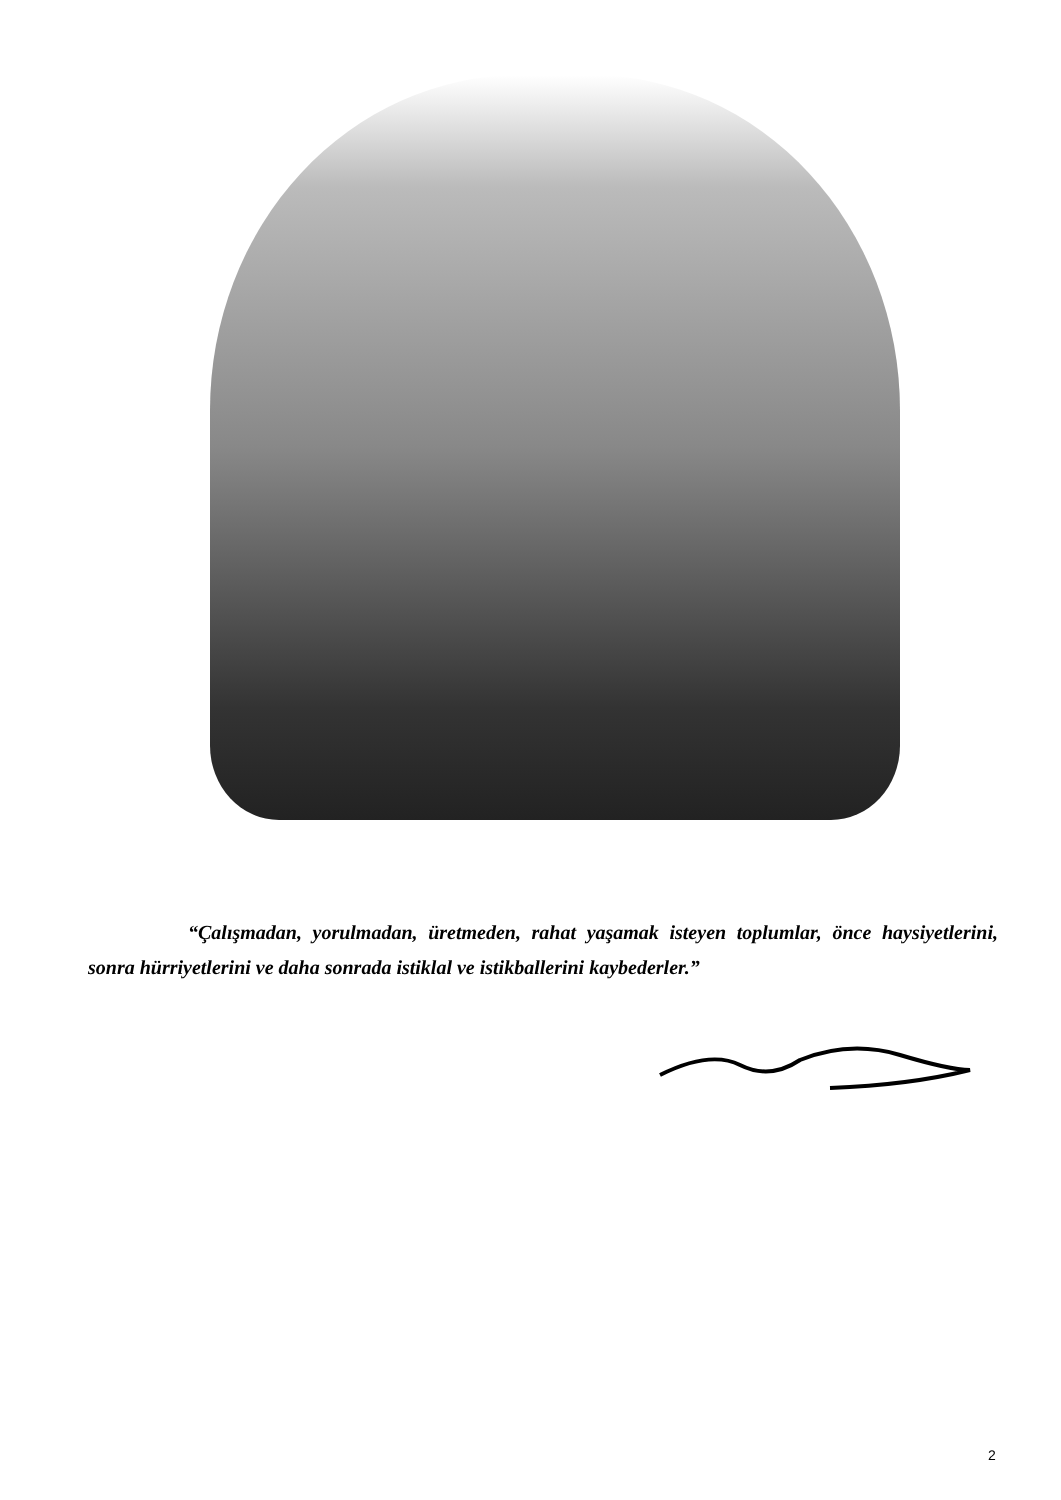“Çalışmadan, yorulmadan, üretmeden, rahat yaşamak isteyen toplumlar, önce haysiyetlerini, sonra hürriyetlerini ve daha sonrada istiklal ve istikballerini kaybederler.”
2